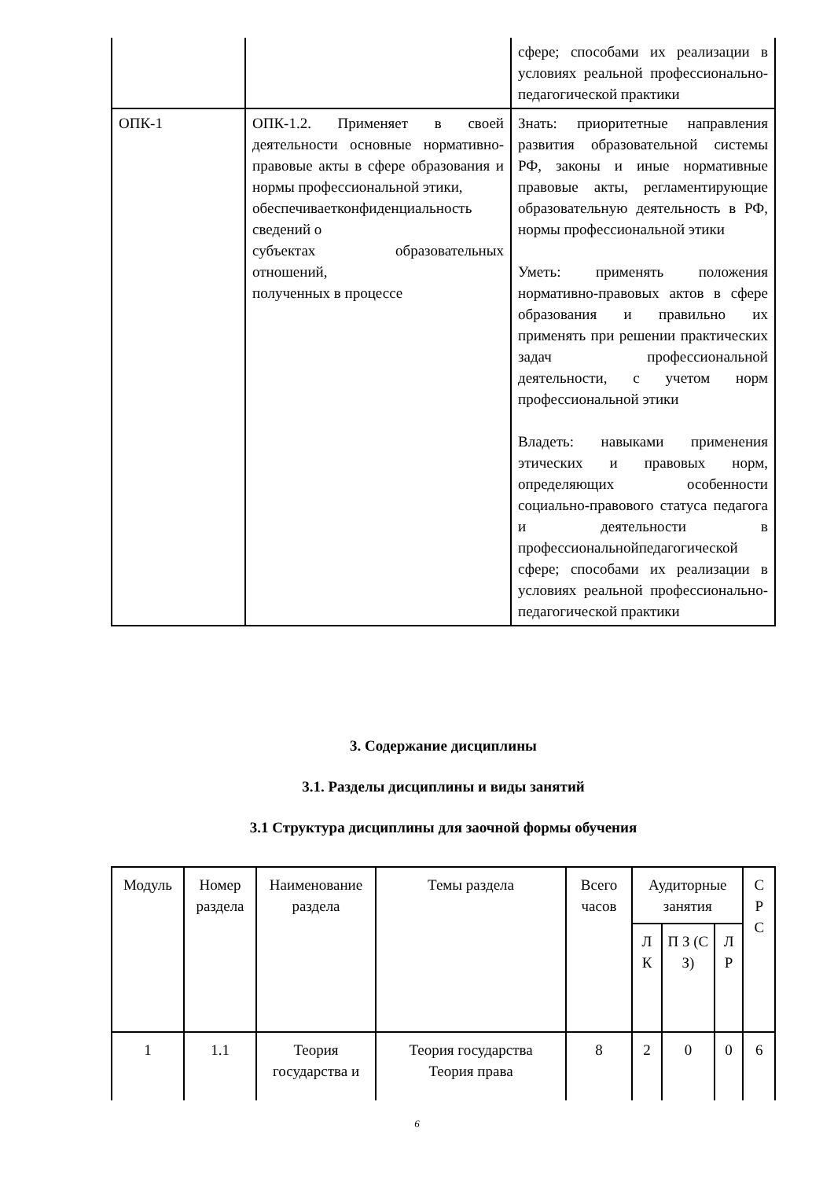| | | сфере; способами их реализации в условиях реальной профессионально-педагогической практики |
| ОПК-1 | ОПК-1.2. Применяет в своей деятельности основные нормативно-правовые акты в сфере образования и нормы профессиональной этики, обеспечиваетконфиденциальность сведений о субъектах образовательных отношений, полученных в процессе | Знать: приоритетные направления развития образовательной системы РФ, законы и иные нормативные правовые акты, регламентирующие образовательную деятельность в РФ, нормы профессиональной этики Уметь: применять положения нормативно-правовых актов в сфере образования и правильно их применять при решении практических задач профессиональной деятельности, с учетом норм профессиональной этики Владеть: навыками применения этических и правовых норм, определяющих особенности социально-правового статуса педагога и деятельности в профессиональнойпедагогической сфере; способами их реализации в условиях реальной профессионально-педагогической практики |
3. Содержание дисциплины
3.1. Разделы дисциплины и виды занятий
3.1 Структура дисциплины для заочной формы обучения
| Модуль | Номер раздела | Наименование раздела | Темы раздела | Всего часов | Аудиторные занятия | | | С Р С |
| --- | --- | --- | --- | --- | --- | --- | --- | --- |
| | | | | | Л К | П З (С З) | Л Р | |
| 1 | 1.1 | Теория государства и | Теория государства Теория права | 8 | 2 | 0 | 0 | 6 |
6